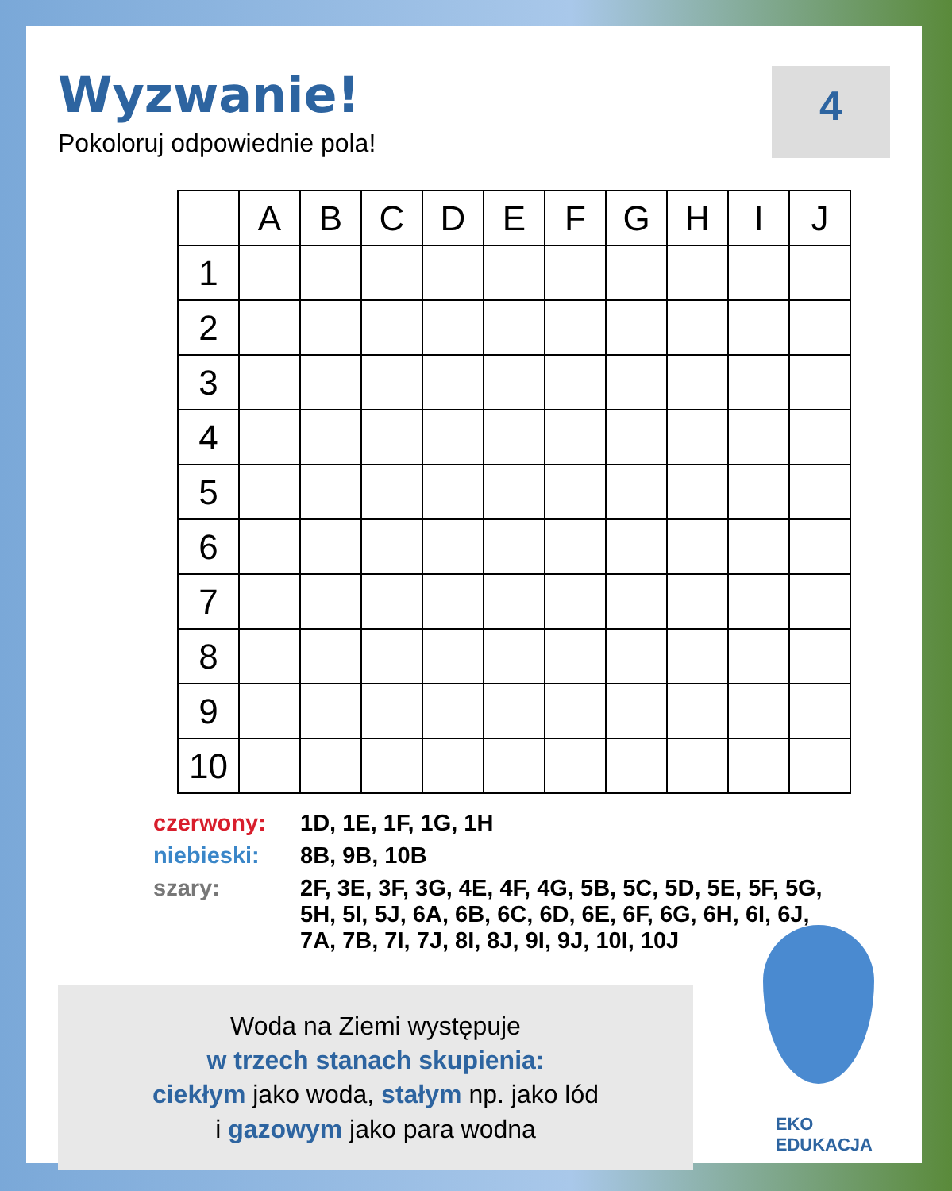Wyzwanie!
Pokoloruj odpowiednie pola!
4
| | A | B | C | D | E | F | G | H | I | J |
| --- | --- | --- | --- | --- | --- | --- | --- | --- | --- | --- |
| 1 | | | | | | | | | | |
| 2 | | | | | | | | | | |
| 3 | | | | | | | | | | |
| 4 | | | | | | | | | | |
| 5 | | | | | | | | | | |
| 6 | | | | | | | | | | |
| 7 | | | | | | | | | | |
| 8 | | | | | | | | | | |
| 9 | | | | | | | | | | |
| 10 | | | | | | | | | | |
czerwony: 1D, 1E, 1F, 1G, 1H
niebieski: 8B, 9B, 10B
szary: 2F, 3E, 3F, 3G, 4E, 4F, 4G, 5B, 5C, 5D, 5E, 5F, 5G, 5H, 5I, 5J, 6A, 6B, 6C, 6D, 6E, 6F, 6G, 6H, 6I, 6J, 7A, 7B, 7I, 7J, 8I, 8J, 9I, 9J, 10I, 10J
Woda na Ziemi występuje
w trzech stanach skupienia:
ciekłym jako woda, stałym np. jako lód
i gazowym jako para wodna
EKO
EDUKACJA